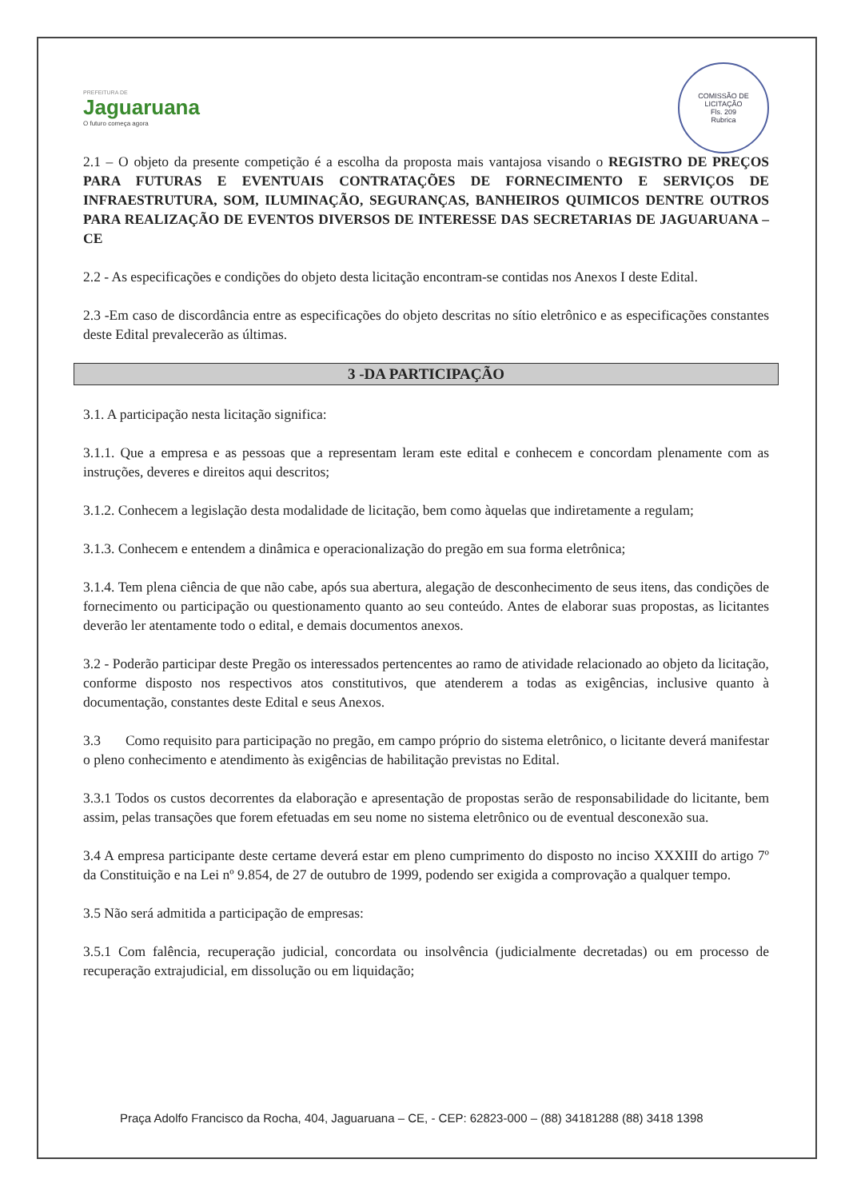PREFEITURA DE
Jaguaruana
O futuro começa agora
COMISSÃO DE LICITAÇÃO
Fls. 209
Rubrica
2.1 – O objeto da presente competição é a escolha da proposta mais vantajosa visando o REGISTRO DE PREÇOS PARA FUTURAS E EVENTUAIS CONTRATAÇÕES DE FORNECIMENTO E SERVIÇOS DE INFRAESTRUTURA, SOM, ILUMINAÇÃO, SEGURANÇAS, BANHEIROS QUIMICOS DENTRE OUTROS PARA REALIZAÇÃO DE EVENTOS DIVERSOS DE INTERESSE DAS SECRETARIAS DE JAGUARUANA – CE
2.2 - As especificações e condições do objeto desta licitação encontram-se contidas nos Anexos I deste Edital.
2.3 -Em caso de discordância entre as especificações do objeto descritas no sítio eletrônico e as especificações constantes deste Edital prevalecerão as últimas.
3 -DA PARTICIPAÇÃO
3.1. A participação nesta licitação significa:
3.1.1. Que a empresa e as pessoas que a representam leram este edital e conhecem e concordam plenamente com as instruções, deveres e direitos aqui descritos;
3.1.2. Conhecem a legislação desta modalidade de licitação, bem como àquelas que indiretamente a regulam;
3.1.3. Conhecem e entendem a dinâmica e operacionalização do pregão em sua forma eletrônica;
3.1.4. Tem plena ciência de que não cabe, após sua abertura, alegação de desconhecimento de seus itens, das condições de fornecimento ou participação ou questionamento quanto ao seu conteúdo. Antes de elaborar suas propostas, as licitantes deverão ler atentamente todo o edital, e demais documentos anexos.
3.2 - Poderão participar deste Pregão os interessados pertencentes ao ramo de atividade relacionado ao objeto da licitação, conforme disposto nos respectivos atos constitutivos, que atenderem a todas as exigências, inclusive quanto à documentação, constantes deste Edital e seus Anexos.
3.3 Como requisito para participação no pregão, em campo próprio do sistema eletrônico, o licitante deverá manifestar o pleno conhecimento e atendimento às exigências de habilitação previstas no Edital.
3.3.1 Todos os custos decorrentes da elaboração e apresentação de propostas serão de responsabilidade do licitante, bem assim, pelas transações que forem efetuadas em seu nome no sistema eletrônico ou de eventual desconexão sua.
3.4 A empresa participante deste certame deverá estar em pleno cumprimento do disposto no inciso XXXIII do artigo 7º da Constituição e na Lei nº 9.854, de 27 de outubro de 1999, podendo ser exigida a comprovação a qualquer tempo.
3.5 Não será admitida a participação de empresas:
3.5.1 Com falência, recuperação judicial, concordata ou insolvência (judicialmente decretadas) ou em processo de recuperação extrajudicial, em dissolução ou em liquidação;
Praça Adolfo Francisco da Rocha, 404, Jaguaruana – CE, - CEP: 62823-000 – (88) 34181288 (88) 3418 1398